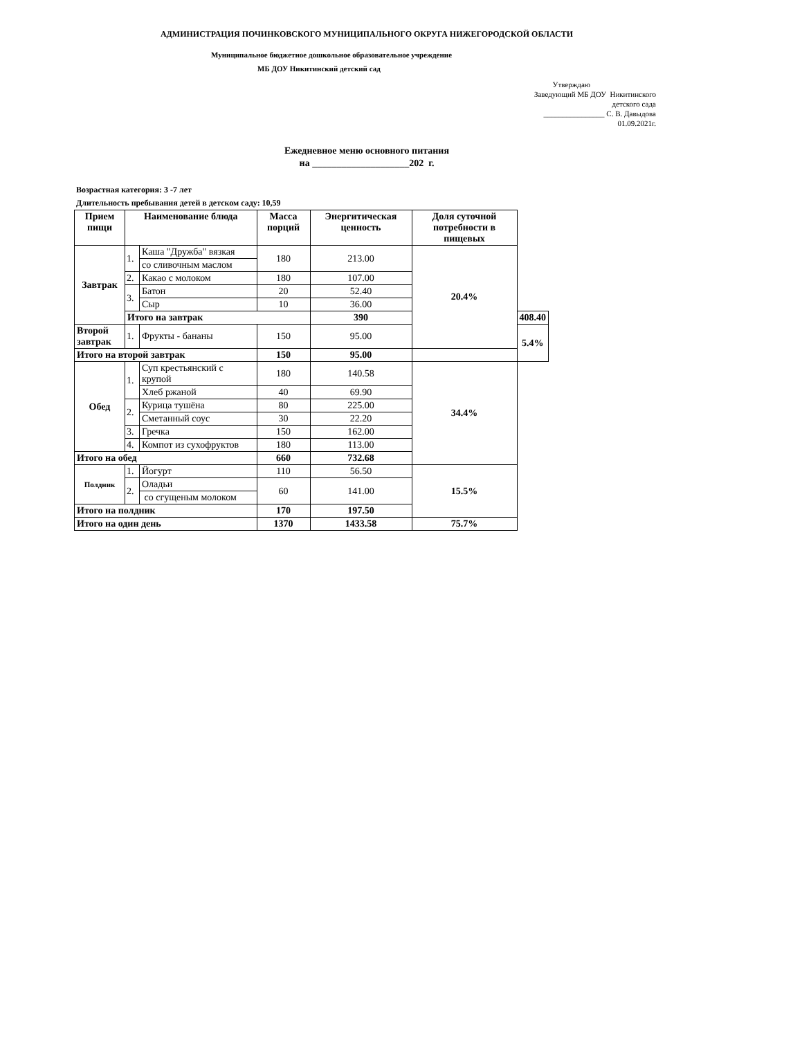АДМИНИСТРАЦИЯ ПОЧИНКОВСКОГО МУНИЦИПАЛЬНОГО ОКРУГА НИЖЕГОРОДСКОЙ ОБЛАСТИ
Муниципальное бюджетное дошкольное образовательное учреждение
МБ ДОУ Никитинский детский сад
Утверждаю
Заведующий МБ ДОУ Никитинского
детского сада
________________ С. В. Давыдова
01.09.2021г.
Ежедневное меню основного питания
на ____________________202 г.
Возрастная категория: 3 -7 лет
Длительность пребывания детей в детском саду: 10,59
| Прием пищи | Наименование блюда | | Масса порций | Энергитическая ценность | Доля суточной потребности в пищевых | |
| --- | --- | --- | --- | --- | --- | --- |
| Завтрак | 1. | Каша "Дружба" вязкая | 180 | 213.00 | 20.4% | |
| | | со сливочным маслом | | | | |
| | 2. | Какао с молоком | 180 | 107.00 | | |
| | 3. | Батон | 20 | 52.40 | | |
| | | Сыр | 10 | 36.00 | | |
| | Итого на завтрак | | | 390 | | 408.40 |
| Второй завтрак | 1. | Фрукты - бананы | 150 | 95.00 | | 5.4% |
| Итого на второй завтрак | | | 150 | 95.00 | | |
| Обед | 1. | Суп крестьянский с крупой | 180 | 140.58 | 34.4% | |
| | | Хлеб ржаной | 40 | 69.90 | | |
| | 2. | Курица тушёна | 80 | 225.00 | | |
| | | Сметанный соус | 30 | 22.20 | | |
| | 3. | Гречка | 150 | 162.00 | | |
| | 4. | Компот из сухофруктов | 180 | 113.00 | | |
| Итого на обед | | | 660 | 732.68 | | |
| Полдник | 1. | Йогурт | 110 | 56.50 | 15.5% | |
| | 2. | Оладьи | 60 | 141.00 | | |
| | | со сгущеным молоком | | | | |
| Итого на полдник | | | 170 | 197.50 | | |
| Итого на один день | | | 1370 | 1433.58 | 75.7% | |